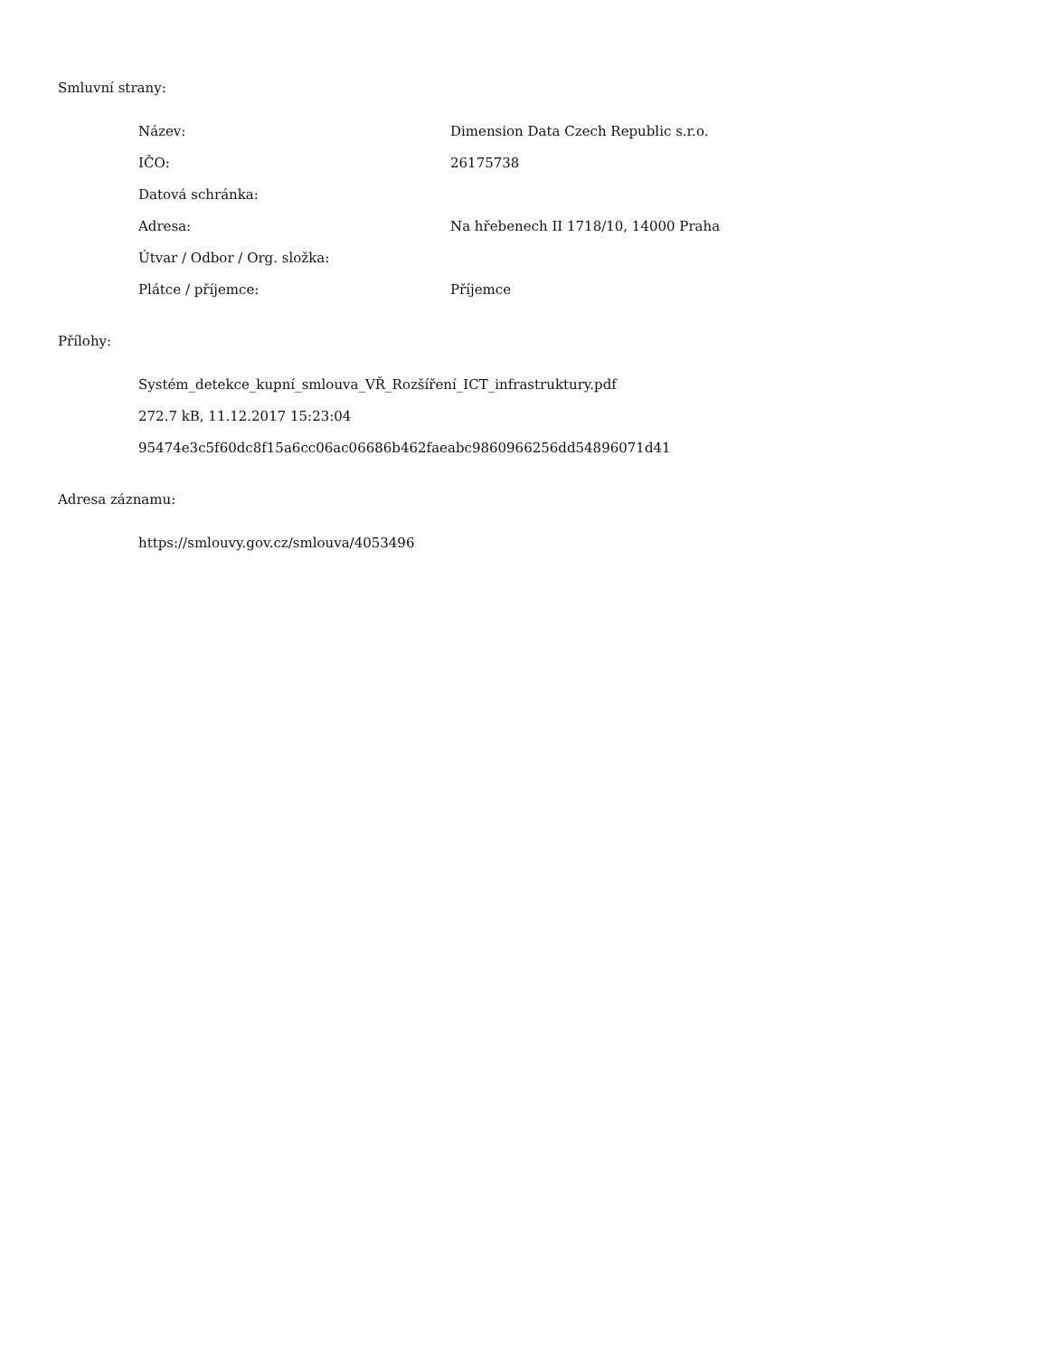Smluvní strany:
| Název: | Dimension Data Czech Republic s.r.o. |
| IČO: | 26175738 |
| Datová schránka: | |
| Adresa: | Na hřebenech II 1718/10, 14000 Praha |
| Útvar / Odbor / Org. složka: | |
| Plátce / příjemce: | Příjemce |
Přílohy:
Systém_detekce_kupní_smlouva_VŘ_Rozšíření_ICT_infrastruktury.pdf
272.7 kB, 11.12.2017 15:23:04
95474e3c5f60dc8f15a6cc06ac06686b462faeabc9860966256dd54896071d41
Adresa záznamu:
https://smlouvy.gov.cz/smlouva/4053496